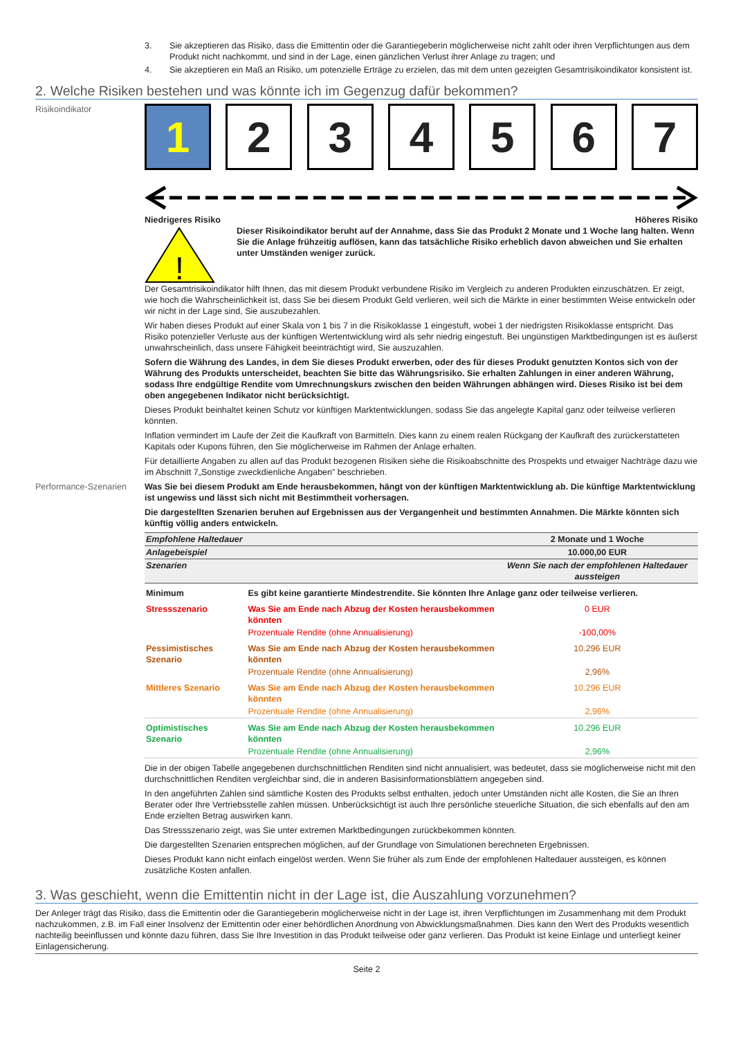3. Sie akzeptieren das Risiko, dass die Emittentin oder die Garantiegeberin möglicherweise nicht zahlt oder ihren Verpflichtungen aus dem Produkt nicht nachkommt, und sind in der Lage, einen gänzlichen Verlust ihrer Anlage zu tragen; und
4. Sie akzeptieren ein Maß an Risiko, um potenzielle Erträge zu erzielen, das mit dem unten gezeigten Gesamtrisikoindikator konsistent ist.
2. Welche Risiken bestehen und was könnte ich im Gegenzug dafür bekommen?
Risikoindikator
1 2 3 4 5 6 7
Niedrigeres Risiko Höheres Risiko
!
Dieser Risikoindikator beruht auf der Annahme, dass Sie das Produkt 2 Monate und 1 Woche lang halten. Wenn Sie die Anlage frühzeitig auflösen, kann das tatsächliche Risiko erheblich davon abweichen und Sie erhalten unter Umständen weniger zurück.
Der Gesamtrisikoindikator hilft Ihnen, das mit diesem Produkt verbundene Risiko im Vergleich zu anderen Produkten einzuschätzen. Er zeigt, wie hoch die Wahrscheinlichkeit ist, dass Sie bei diesem Produkt Geld verlieren, weil sich die Märkte in einer bestimmten Weise entwickeln oder wir nicht in der Lage sind, Sie auszubezahlen.
Wir haben dieses Produkt auf einer Skala von 1 bis 7 in die Risikoklasse 1 eingestuft, wobei 1 der niedrigsten Risikoklasse entspricht. Das Risiko potenzieller Verluste aus der künftigen Wertentwicklung wird als sehr niedrig eingestuft. Bei ungünstigen Marktbedingungen ist es äußerst unwahrscheinlich, dass unsere Fähigkeit beeinträchtigt wird, Sie auszuzahlen.
Sofern die Währung des Landes, in dem Sie dieses Produkt erwerben, oder des für dieses Produkt genutzten Kontos sich von der Währung des Produkts unterscheidet, beachten Sie bitte das Währungsrisiko. Sie erhalten Zahlungen in einer anderen Währung, sodass Ihre endgültige Rendite vom Umrechnungskurs zwischen den beiden Währungen abhängen wird. Dieses Risiko ist bei dem oben angegebenen Indikator nicht berücksichtigt.
Dieses Produkt beinhaltet keinen Schutz vor künftigen Marktentwicklungen, sodass Sie das angelegte Kapital ganz oder teilweise verlieren könnten.
Inflation vermindert im Laufe der Zeit die Kaufkraft von Barmitteln. Dies kann zu einem realen Rückgang der Kaufkraft des zurückerstatteten Kapitals oder Kupons führen, den Sie möglicherweise im Rahmen der Anlage erhalten.
Für detaillierte Angaben zu allen auf das Produkt bezogenen Risiken siehe die Risikoabschnitte des Prospekts und etwaiger Nachträge dazu wie im Abschnitt 7„Sonstige zweckdienliche Angaben” beschrieben.
Performance-Szenarien Was Sie bei diesem Produkt am Ende herausbekommen, hängt von der künftigen Marktentwicklung ab. Die künftige Marktentwicklung ist ungewiss und lässt sich nicht mit Bestimmtheit vorhersagen.
Die dargestellten Szenarien beruhen auf Ergebnissen aus der Vergangenheit und bestimmten Annahmen. Die Märkte könnten sich künftig völlig anders entwickeln.
| Empfohlene Haltedauer | | 2 Monate und 1 Woche |
| Anlagebeispiel | | 10.000,00 EUR |
| Szenarien | | Wenn Sie nach der empfohlenen Haltedauer aussteigen |
| Minimum | Es gibt keine garantierte Mindestrendite. Sie könnten Ihre Anlage ganz oder teilweise verlieren. | |
| Stressszenario | Was Sie am Ende nach Abzug der Kosten herausbekommen könnten | 0 EUR |
| | Prozentuale Rendite (ohne Annualisierung) | -100,00% |
| Pessimistisches Szenario | Was Sie am Ende nach Abzug der Kosten herausbekommen könnten | 10.296 EUR |
| | Prozentuale Rendite (ohne Annualisierung) | 2,96% |
| Mittleres Szenario | Was Sie am Ende nach Abzug der Kosten herausbekommen könnten | 10.296 EUR |
| | Prozentuale Rendite (ohne Annualisierung) | 2,96% |
| Optimistisches Szenario | Was Sie am Ende nach Abzug der Kosten herausbekommen könnten | 10.296 EUR |
| | Prozentuale Rendite (ohne Annualisierung) | 2,96% |
Die in der obigen Tabelle angegebenen durchschnittlichen Renditen sind nicht annualisiert, was bedeutet, dass sie möglicherweise nicht mit den durchschnittlichen Renditen vergleichbar sind, die in anderen Basisinformationsblättern angegeben sind.
In den angeführten Zahlen sind sämtliche Kosten des Produkts selbst enthalten, jedoch unter Umständen nicht alle Kosten, die Sie an Ihren Berater oder Ihre Vertriebsstelle zahlen müssen. Unberücksichtigt ist auch Ihre persönliche steuerliche Situation, die sich ebenfalls auf den am Ende erzielten Betrag auswirken kann.
Das Stressszenario zeigt, was Sie unter extremen Marktbedingungen zurückbekommen könnten.
Die dargestellten Szenarien entsprechen möglichen, auf der Grundlage von Simulationen berechneten Ergebnissen.
Dieses Produkt kann nicht einfach eingelöst werden. Wenn Sie früher als zum Ende der empfohlenen Haltedauer aussteigen, es können zusätzliche Kosten anfallen.
3. Was geschieht, wenn die Emittentin nicht in der Lage ist, die Auszahlung vorzunehmen?
Der Anleger trägt das Risiko, dass die Emittentin oder die Garantiegeberin möglicherweise nicht in der Lage ist, ihren Verpflichtungen im Zusammenhang mit dem Produkt nachzukommen, z.B. im Fall einer Insolvenz der Emittentin oder einer behördlichen Anordnung von Abwicklungsmaßnahmen. Dies kann den Wert des Produkts wesentlich nachteilig beeinflussen und könnte dazu führen, dass Sie Ihre Investition in das Produkt teilweise oder ganz verlieren. Das Produkt ist keine Einlage und unterliegt keiner Einlagensicherung.
Seite 2